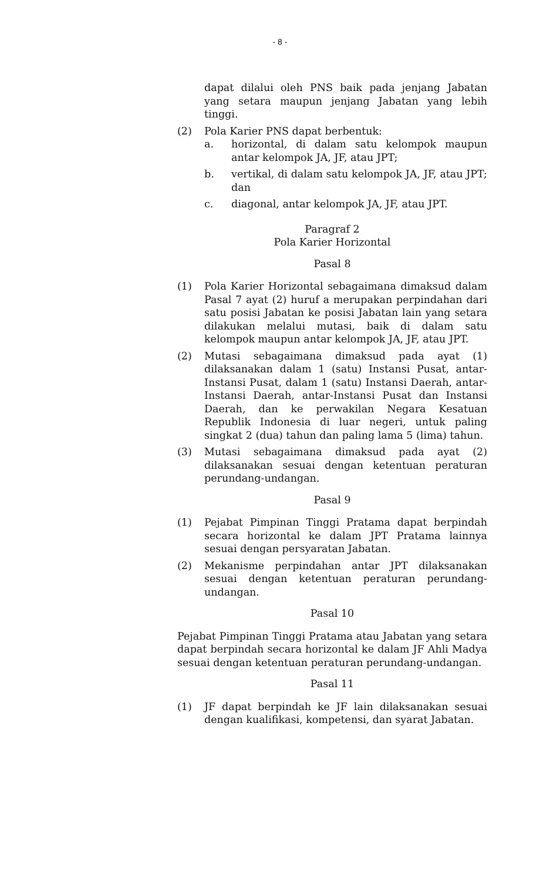- 8 -
dapat dilalui oleh PNS baik pada jenjang Jabatan yang setara maupun jenjang Jabatan yang lebih tinggi.
(2) Pola Karier PNS dapat berbentuk:
a. horizontal, di dalam satu kelompok maupun antar kelompok JA, JF, atau JPT;
b. vertikal, di dalam satu kelompok JA, JF, atau JPT; dan
c. diagonal, antar kelompok JA, JF, atau JPT.
Paragraf 2
Pola Karier Horizontal
Pasal 8
(1) Pola Karier Horizontal sebagaimana dimaksud dalam Pasal 7 ayat (2) huruf a merupakan perpindahan dari satu posisi Jabatan ke posisi Jabatan lain yang setara dilakukan melalui mutasi, baik di dalam satu kelompok maupun antar kelompok JA, JF, atau JPT.
(2) Mutasi sebagaimana dimaksud pada ayat (1) dilaksanakan dalam 1 (satu) Instansi Pusat, antar-Instansi Pusat, dalam 1 (satu) Instansi Daerah, antar-Instansi Daerah, antar-Instansi Pusat dan Instansi Daerah, dan ke perwakilan Negara Kesatuan Republik Indonesia di luar negeri, untuk paling singkat 2 (dua) tahun dan paling lama 5 (lima) tahun.
(3) Mutasi sebagaimana dimaksud pada ayat (2) dilaksanakan sesuai dengan ketentuan peraturan perundang-undangan.
Pasal 9
(1) Pejabat Pimpinan Tinggi Pratama dapat berpindah secara horizontal ke dalam JPT Pratama lainnya sesuai dengan persyaratan Jabatan.
(2) Mekanisme perpindahan antar JPT dilaksanakan sesuai dengan ketentuan peraturan perundang-undangan.
Pasal 10
Pejabat Pimpinan Tinggi Pratama atau Jabatan yang setara dapat berpindah secara horizontal ke dalam JF Ahli Madya sesuai dengan ketentuan peraturan perundang-undangan.
Pasal 11
(1) JF dapat berpindah ke JF lain dilaksanakan sesuai dengan kualifikasi, kompetensi, dan syarat Jabatan.